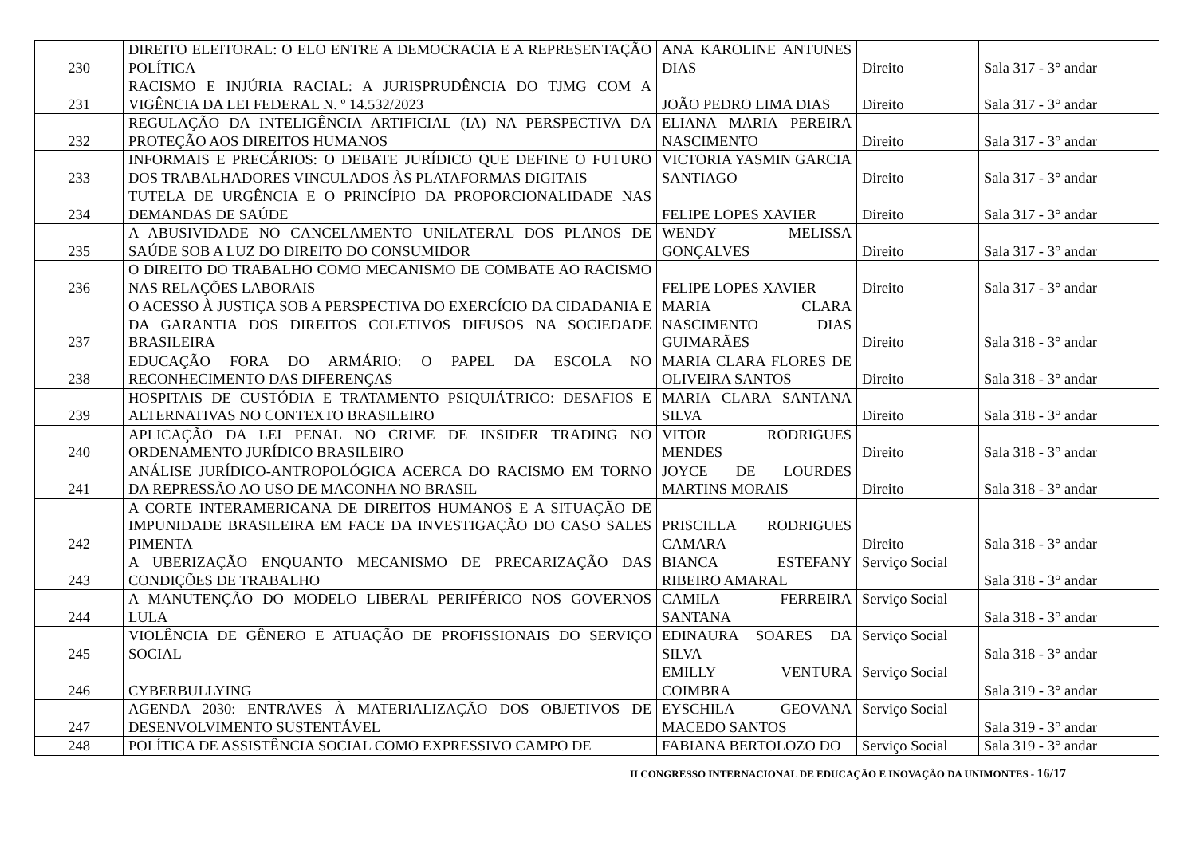| 230 | DIREITO ELEITORAL: O ELO ENTRE A DEMOCRACIA E A REPRESENTAÇÃO POLÍTICA | ANA KAROLINE ANTUNES DIAS | Direito | Sala 317 - 3° andar |
| 231 | RACISMO E INJÚRIA RACIAL: A JURISPRUDÊNCIA DO TJMG COM A VIGÊNCIA DA LEI FEDERAL N. º 14.532/2023 | JOÃO PEDRO LIMA DIAS | Direito | Sala 317 - 3° andar |
| 232 | REGULAÇÃO DA INTELIGÊNCIA ARTIFICIAL (IA) NA PERSPECTIVA DA PROTEÇÃO AOS DIREITOS HUMANOS | ELIANA MARIA PEREIRA NASCIMENTO | Direito | Sala 317 - 3° andar |
| 233 | INFORMAIS E PRECÁRIOS: O DEBATE JURÍDICO QUE DEFINE O FUTURO DOS TRABALHADORES VINCULADOS ÀS PLATAFORMAS DIGITAIS | VICTORIA YASMIN GARCIA SANTIAGO | Direito | Sala 317 - 3° andar |
| 234 | TUTELA DE URGÊNCIA E O PRINCÍPIO DA PROPORCIONALIDADE NAS DEMANDAS DE SAÚDE | FELIPE LOPES XAVIER | Direito | Sala 317 - 3° andar |
| 235 | A ABUSIVIDADE NO CANCELAMENTO UNILATERAL DOS PLANOS DE SAÚDE SOB A LUZ DO DIREITO DO CONSUMIDOR | WENDY MELISSA GONÇALVES | Direito | Sala 317 - 3° andar |
| 236 | O DIREITO DO TRABALHO COMO MECANISMO DE COMBATE AO RACISMO NAS RELAÇÕES LABORAIS | FELIPE LOPES XAVIER | Direito | Sala 317 - 3° andar |
| 237 | O ACESSO À JUSTIÇA SOB A PERSPECTIVA DO EXERCÍCIO DA CIDADANIA E DA GARANTIA DOS DIREITOS COLETIVOS DIFUSOS NA SOCIEDADE BRASILEIRA | MARIA CLARA NASCIMENTO DIAS GUIMARÃES | Direito | Sala 318 - 3° andar |
| 238 | EDUCAÇÃO FORA DO ARMÁRIO: O PAPEL DA ESCOLA NO RECONHECIMENTO DAS DIFERENÇAS | MARIA CLARA FLORES DE OLIVEIRA SANTOS | Direito | Sala 318 - 3° andar |
| 239 | HOSPITAIS DE CUSTÓDIA E TRATAMENTO PSIQUIÁTRICO: DESAFIOS E ALTERNATIVAS NO CONTEXTO BRASILEIRO | MARIA CLARA SANTANA SILVA | Direito | Sala 318 - 3° andar |
| 240 | APLICAÇÃO DA LEI PENAL NO CRIME DE INSIDER TRADING NO ORDENAMENTO JURÍDICO BRASILEIRO | VITOR RODRIGUES MENDES | Direito | Sala 318 - 3° andar |
| 241 | ANÁLISE JURÍDICO-ANTROPOLÓGICA ACERCA DO RACISMO EM TORNO DA REPRESSÃO AO USO DE MACONHA NO BRASIL | JOYCE DE LOURDES MARTINS MORAIS | Direito | Sala 318 - 3° andar |
| 242 | A CORTE INTERAMERICANA DE DIREITOS HUMANOS E A SITUAÇÃO DE IMPUNIDADE BRASILEIRA EM FACE DA INVESTIGAÇÃO DO CASO SALES PIMENTA | PRISCILLA RODRIGUES CAMARA | Direito | Sala 318 - 3° andar |
| 243 | A UBERIZAÇÃO ENQUANTO MECANISMO DE PRECARIZAÇÃO DAS CONDIÇÕES DE TRABALHO | BIANCA ESTEFANY RIBEIRO AMARAL | Serviço Social | Sala 318 - 3° andar |
| 244 | A MANUTENÇÃO DO MODELO LIBERAL PERIFÉRICO NOS GOVERNOS LULA | CAMILA FERREIRA SANTANA | Serviço Social | Sala 318 - 3° andar |
| 245 | VIOLÊNCIA DE GÊNERO E ATUAÇÃO DE PROFISSIONAIS DO SERVIÇO SOCIAL | EDINAURA SOARES DA SILVA | Serviço Social | Sala 318 - 3° andar |
| 246 | CYBERBULLYING | EMILLY VENTURA COIMBRA | Serviço Social | Sala 319 - 3° andar |
| 247 | AGENDA 2030: ENTRAVES À MATERIALIZAÇÃO DOS OBJETIVOS DE DESENVOLVIMENTO SUSTENTÁVEL | EYSCHILA GEOVANA MACEDO SANTOS | Serviço Social | Sala 319 - 3° andar |
| 248 | POLÍTICA DE ASSISTÊNCIA SOCIAL COMO EXPRESSIVO CAMPO DE | FABIANA BERTOLOZO DO | Serviço Social | Sala 319 - 3° andar |
II CONGRESSO INTERNACIONAL DE EDUCAÇÃO E INOVAÇÃO DA UNIMONTES - 16/17